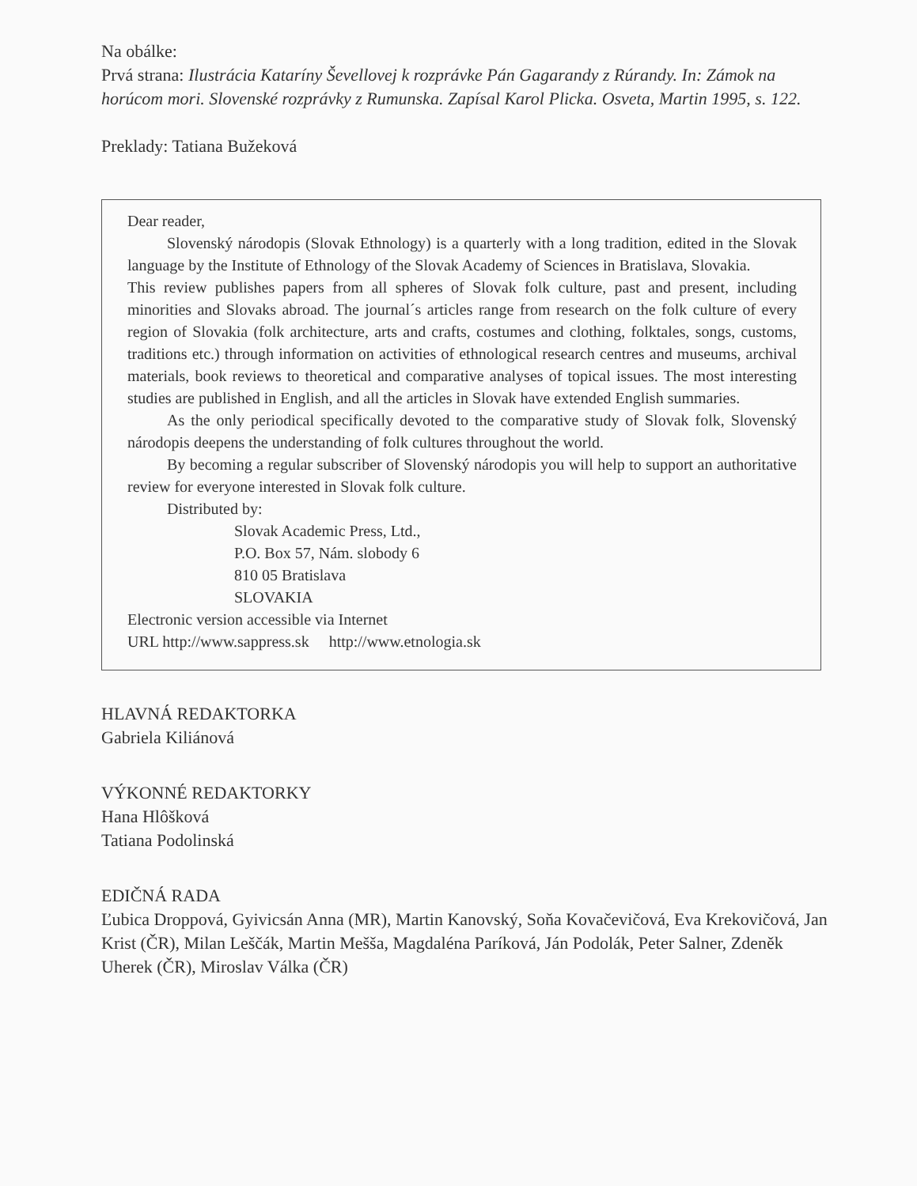Na obálke:
Prvá strana: Ilustrácia Kataríny Ševellovej k rozprávke Pán Gagarandy z Rúrandy. In: Zámok na horúcom mori. Slovenské rozprávky z Rumunska. Zapísal Karol Plicka. Osveta, Martin 1995, s. 122.
Preklady: Tatiana Bužeková
Dear reader,
Slovenský národopis (Slovak Ethnology) is a quarterly with a long tradition, edited in the Slovak language by the Institute of Ethnology of the Slovak Academy of Sciences in Bratislava, Slovakia.
This review publishes papers from all spheres of Slovak folk culture, past and present, including minorities and Slovaks abroad. The journal´s articles range from research on the folk culture of every region of Slovakia (folk architecture, arts and crafts, costumes and clothing, folktales, songs, customs, traditions etc.) through information on activities of ethnological research centres and museums, archival materials, book reviews to theoretical and comparative analyses of topical issues. The most interesting studies are published in English, and all the articles in Slovak have extended English summaries.
As the only periodical specifically devoted to the comparative study of Slovak folk, Slovenský národopis deepens the understanding of folk cultures throughout the world.
By becoming a regular subscriber of Slovenský národopis you will help to support an authoritative review for everyone interested in Slovak folk culture.
Distributed by:
Slovak Academic Press, Ltd.,
P.O. Box 57, Nám. slobody 6
810 05 Bratislava
SLOVAKIA
Electronic version accessible via Internet
URL http://www.sappress.sk http://www.etnologia.sk
HLAVNÁ REDAKTORKA
Gabriela Kiliánová
VÝKONNÉ REDAKTORKY
Hana Hlôšková
Tatiana Podolinská
EDIČNÁ RADA
Ľubica Droppová, Gyivicsán Anna (MR), Martin Kanovský, Soňa Kovačevičová, Eva Krekovičová, Jan Krist (ČR), Milan Leščák, Martin Mešša, Magdaléna Paríková, Ján Podolák, Peter Salner, Zdeněk Uherek (ČR), Miroslav Válka (ČR)